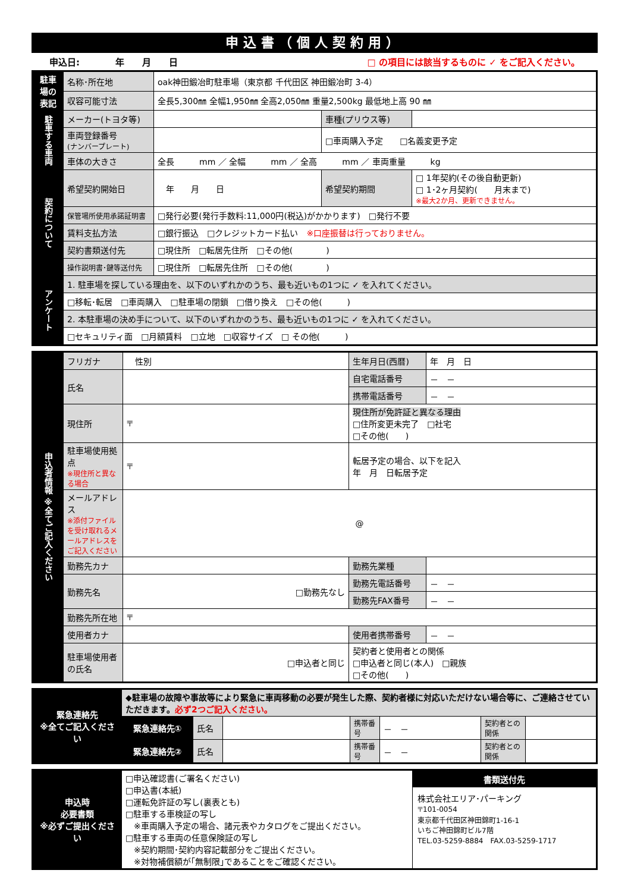申込書（個人契約用）
申込日:　　　　年　　月　　日 □ の項目には該当するものに ✓ をご記入ください。
| 駐車場の表記 | 名称･所在地 | oak神田鍛冶町駐車場（東京都 千代田区 神田鍛冶町 3-4） | | |
| | 収容可能寸法 | 全長5,300㎜ 全幅1,950㎜ 全高2,050㎜ 重量2,500kg 最低地上高 90 ㎜ | | |
| 駐車する車両 | メーカー(トヨタ等) | | 車種(プリウス等) | |
| | 車両登録番号 (ナンバープレート) | | □車両購入予定 □名義変更予定 | |
| | 車体の大きさ | 全長 mm ／ 全幅 mm ／ 全高 mm ／ 車両重量 kg | | |
| 契約について | 希望契約開始日 | 年 月 日 | 希望契約期間 | □ 1年契約(その後自動更新) □ 1･2ヶ月契約( 月末まで) ※最大2か月、更新できません。 |
| | 保管場所使用承諾証明書 | □発行必要(発行手数料:11,000円(税込)がかかります) □発行不要 | | |
| | 賃料支払方法 | □銀行振込 □クレジットカード払い ※口座振替は行っておりません。 | | |
| | 契約書類送付先 | □現住所 □転居先住所 □その他( ) | | |
| | 操作説明書･鍵等送付先 | □現住所 □転居先住所 □その他( ) | | |
| アンケート | 1. 駐車場を探している理由を、以下のいずれかのうち、最も近いもの1つに ✓ を入れてください。 | | | |
| | □移転･転居 □車両購入 □駐車場の閉鎖 □借り換え □その他( ) | | | |
| | 2. 本駐車場の決め手について、以下のいずれかのうち、最も近いもの1つに ✓ を入れてください。 | | | |
| | □セキュリティ面 □月額賃料 □立地 □収容サイズ □ その他( ) | | | |
| 申込者情報 ※全てご記入ください | フリガナ | 性別 | 生年月日(西暦) | 年 月 日 |
| | 氏名 | | 自宅電話番号 | － － |
| | | | 携帯電話番号 | － － |
| | 現住所 | 〒 | 現住所が免許証と異なる理由 □住所変更未完了 □社宅 □その他( ) | |
| | 駐車場使用拠点 ※現住所と異なる場合 | 〒 | 転居予定の場合、以下を記入 年 月 日転居予定 | |
| | メールアドレス ※添付ファイルを受け取れるメールアドレスをご記入ください | @ | | |
| | 勤務先カナ | | 勤務先業種 | |
| | 勤務先名 | □勤務先なし | 勤務先電話番号 | － － |
| | | | 勤務先FAX番号 | － － |
| | 勤務先所在地 | 〒 | | |
| | 使用者カナ | | 使用者携帯番号 | － － |
| | 駐車場使用者の氏名 | □申込者と同じ | 契約者と使用者との関係 □申込者と同じ(本人) □親族 □その他( ) | |
| 緊急連絡先 ※全てご記入ください | ◆駐車場の故障や事故等により緊急に車両移動の必要が発生した際、契約者様に対応いただけない場合等に、ご連絡させていただきます。 必ず2つご記入ください。 | | | | | | |
| | 緊急連絡先① | 氏名 | | 携帯番号 | － － | 契約者との関係 | |
| | 緊急連絡先② | 氏名 | | 携帯番号 | － － | 契約者との関係 | |
| 申込時 必要書類 ※必ずご提出ください | □申込確認書(ご署名ください) □申込書(本紙) □運転免許証の写し(裏表とも) □駐車する車検証の写し ※車両購入予定の場合、諸元表やカタログをご提出ください。 □駐車する車両の任意保険証の写し ※契約期間･契約内容記載部分をご提出ください。 ※対物補償額が｢無制限｣であることをご確認ください。 | 書類送付先 株式会社エリア･パーキング 〒101-0054 東京都千代田区神田錦町1-16-1 いちご神田錦町ビル7階 TEL.03-5259-8884 FAX.03-5259-1717 |